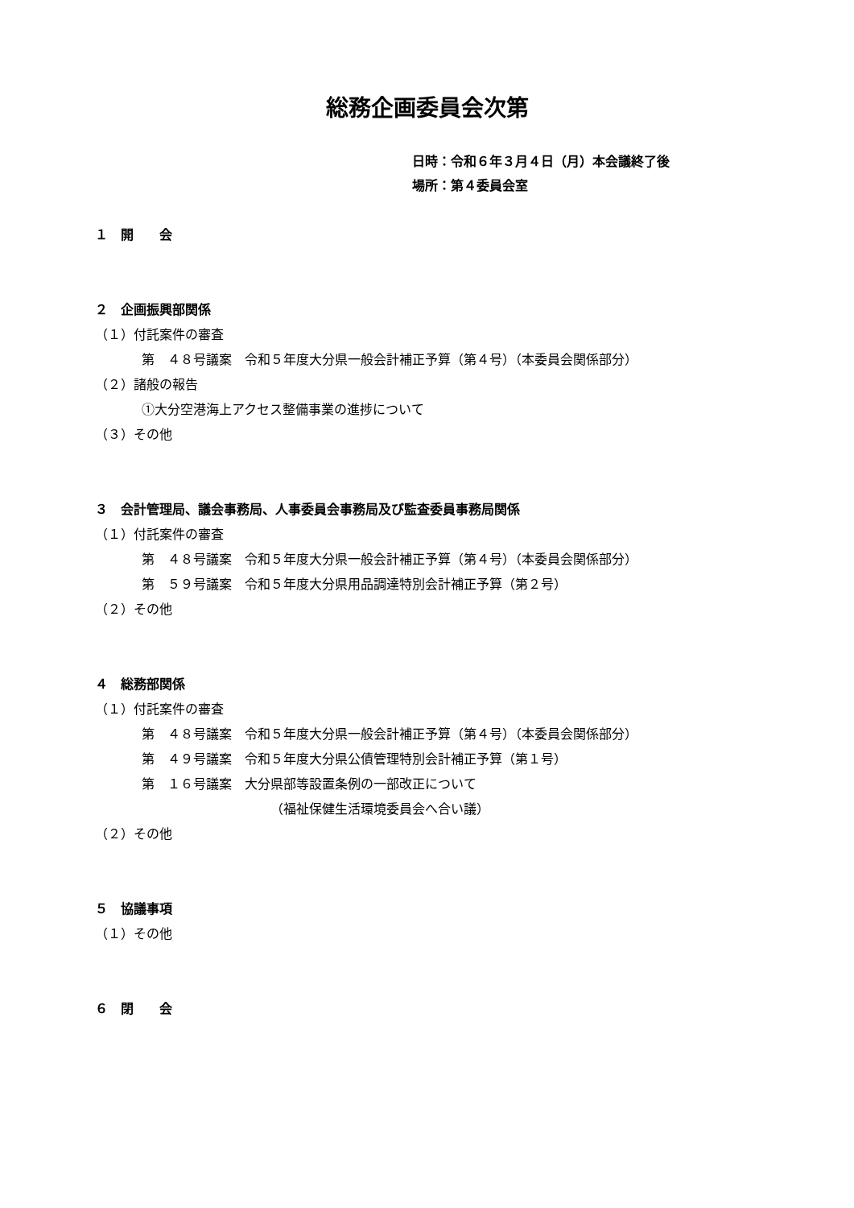総務企画委員会次第
日時：令和６年３月４日（月）本会議終了後
場所：第４委員会室
１　開　　会
２　企画振興部関係
（１）付託案件の審査
第　４８号議案　令和５年度大分県一般会計補正予算（第４号）（本委員会関係部分）
（２）諸般の報告
①大分空港海上アクセス整備事業の進捗について
（３）その他
３　会計管理局、議会事務局、人事委員会事務局及び監査委員事務局関係
（１）付託案件の審査
第　４８号議案　令和５年度大分県一般会計補正予算（第４号）（本委員会関係部分）
第　５９号議案　令和５年度大分県用品調達特別会計補正予算（第２号）
（２）その他
４　総務部関係
（１）付託案件の審査
第　４８号議案　令和５年度大分県一般会計補正予算（第４号）（本委員会関係部分）
第　４９号議案　令和５年度大分県公債管理特別会計補正予算（第１号）
第　１６号議案　大分県部等設置条例の一部改正について
（福祉保健生活環境委員会へ合い議）
（２）その他
５　協議事項
（１）その他
６　閉　　会